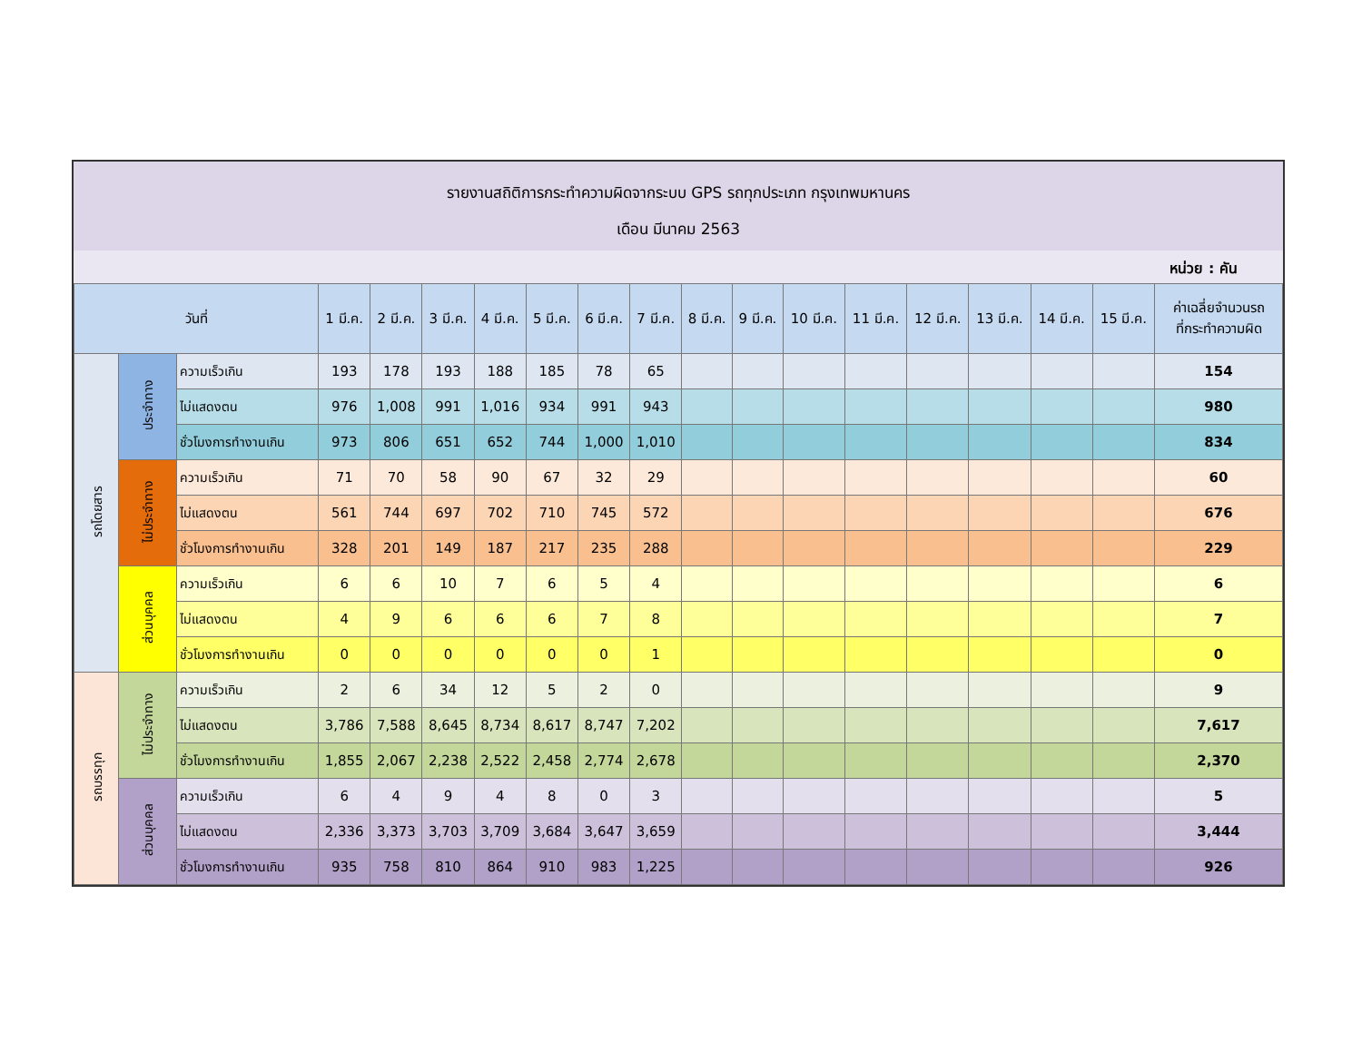รายงานสถิติการกระทำความผิดจากระบบ GPS รถทุกประเภท กรุงเทพมหานคร
เดือน มีนาคม 2563
หน่วย : คัน
| วันที่ | | | 1 มี.ค. | 2 มี.ค. | 3 มี.ค. | 4 มี.ค. | 5 มี.ค. | 6 มี.ค. | 7 มี.ค. | 8 มี.ค. | 9 มี.ค. | 10 มี.ค. | 11 มี.ค. | 12 มี.ค. | 13 มี.ค. | 14 มี.ค. | 15 มี.ค. | ค่าเฉลี่ยจำนวนรถ ที่กระทำความผิด |
| --- | --- | --- | --- | --- | --- | --- | --- | --- | --- | --- | --- | --- | --- | --- | --- | --- | --- | --- |
| รถโดยสาร | ประจำทาง | ความเร็วเกิน | 193 | 178 | 193 | 188 | 185 | 78 | 65 | | | | | | | | | 154 |
| | | ไม่แสดงตน | 976 | 1,008 | 991 | 1,016 | 934 | 991 | 943 | | | | | | | | | 980 |
| | | ชั่วโมงการทำงานเกิน | 973 | 806 | 651 | 652 | 744 | 1,000 | 1,010 | | | | | | | | | 834 |
| | ไม่ประจำทาง | ความเร็วเกิน | 71 | 70 | 58 | 90 | 67 | 32 | 29 | | | | | | | | | 60 |
| | | ไม่แสดงตน | 561 | 744 | 697 | 702 | 710 | 745 | 572 | | | | | | | | | 676 |
| | | ชั่วโมงการทำงานเกิน | 328 | 201 | 149 | 187 | 217 | 235 | 288 | | | | | | | | | 229 |
| | ส่วนบุคคล | ความเร็วเกิน | 6 | 6 | 10 | 7 | 6 | 5 | 4 | | | | | | | | | 6 |
| | | ไม่แสดงตน | 4 | 9 | 6 | 6 | 6 | 7 | 8 | | | | | | | | | 7 |
| | | ชั่วโมงการทำงานเกิน | 0 | 0 | 0 | 0 | 0 | 0 | 1 | | | | | | | | | 0 |
| รถบรรทุก | ไม่ประจำทาง | ความเร็วเกิน | 2 | 6 | 34 | 12 | 5 | 2 | 0 | | | | | | | | | 9 |
| | | ไม่แสดงตน | 3,786 | 7,588 | 8,645 | 8,734 | 8,617 | 8,747 | 7,202 | | | | | | | | | 7,617 |
| | | ชั่วโมงการทำงานเกิน | 1,855 | 2,067 | 2,238 | 2,522 | 2,458 | 2,774 | 2,678 | | | | | | | | | 2,370 |
| | ส่วนบุคคล | ความเร็วเกิน | 6 | 4 | 9 | 4 | 8 | 0 | 3 | | | | | | | | | 5 |
| | | ไม่แสดงตน | 2,336 | 3,373 | 3,703 | 3,709 | 3,684 | 3,647 | 3,659 | | | | | | | | | 3,444 |
| | | ชั่วโมงการทำงานเกิน | 935 | 758 | 810 | 864 | 910 | 983 | 1,225 | | | | | | | | | 926 |